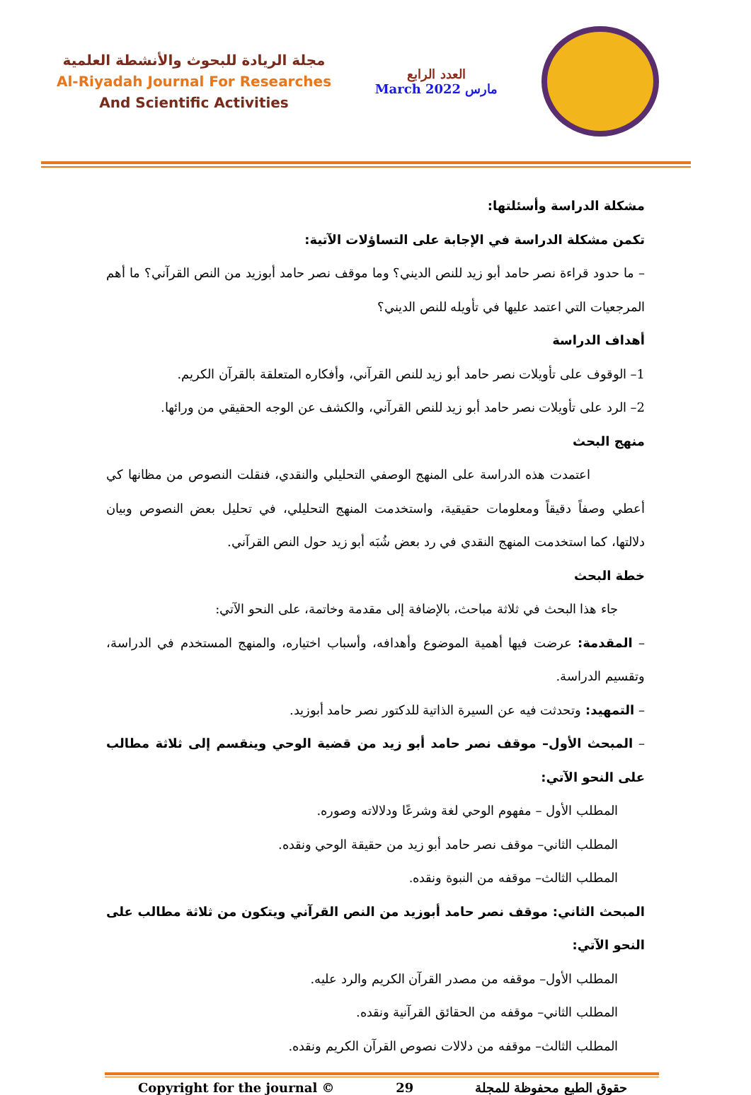مجلة الريادة للبحوث والأنشطة العلمية
Al-Riyadah Journal For Researches
And Scientific Activities
العدد الرابع
March 2022 مارس
مشكلة الدراسة وأسئلتها:
تكمن مشكلة الدراسة في الإجابة على التساؤلات الآتية:
– ما حدود قراءة نصر حامد أبو زيد للنص الديني؟ وما موقف نصر حامد أبوزيد من النص القرآني؟ ما أهم المرجعيات التي اعتمد عليها في تأويله للنص الديني؟
أهداف الدراسة
1– الوقوف على تأويلات نصر حامد أبو زيد للنص القرآني، وأفكاره المتعلقة بالقرآن الكريم.
2– الرد على تأويلات نصر حامد أبو زيد للنص القرآني، والكشف عن الوجه الحقيقي من ورائها.
منهج البحث
اعتمدت هذه الدراسة على المنهج الوصفي التحليلي والنقدي، فنقلت النصوص من مظانها كي أعطي وصفاً دقيقاً ومعلومات حقيقية، واستخدمت المنهج التحليلي، في تحليل بعض النصوص وبيان دلالتها، كما استخدمت المنهج النقدي في رد بعض شُبَه أبو زيد حول النص القرآني.
خطة البحث
جاء هذا البحث في ثلاثة مباحث، بالإضافة إلى مقدمة وخاتمة، على النحو الآتي:
– المقدمة: عرضت فيها أهمية الموضوع وأهدافه، وأسباب اختياره، والمنهج المستخدم في الدراسة، وتقسيم الدراسة.
– التمهيد: وتحدثت فيه عن السيرة الذاتية للدكتور نصر حامد أبوزيد.
– المبحث الأول– موقف نصر حامد أبو زيد من قضية الوحي وينقسم إلى ثلاثة مطالب على النحو الآتي:
المطلب الأول – مفهوم الوحي لغة وشرعًا ودلالاته وصوره.
المطلب الثاني– موقف نصر حامد أبو زيد من حقيقة الوحي ونقده.
المطلب الثالث– موقفه من النبوة ونقده.
المبحث الثاني: موقف نصر حامد أبوزيد من النص القرآني ويتكون من ثلاثة مطالب على النحو الآتي:
المطلب الأول– موقفه من مصدر القرآن الكريم والرد عليه.
المطلب الثاني– موقفه من الحقائق القرآنية ونقده.
المطلب الثالث– موقفه من دلالات نصوص القرآن الكريم ونقده.
Copyright for the journal © 29 حقوق الطبع محفوظة للمجلة